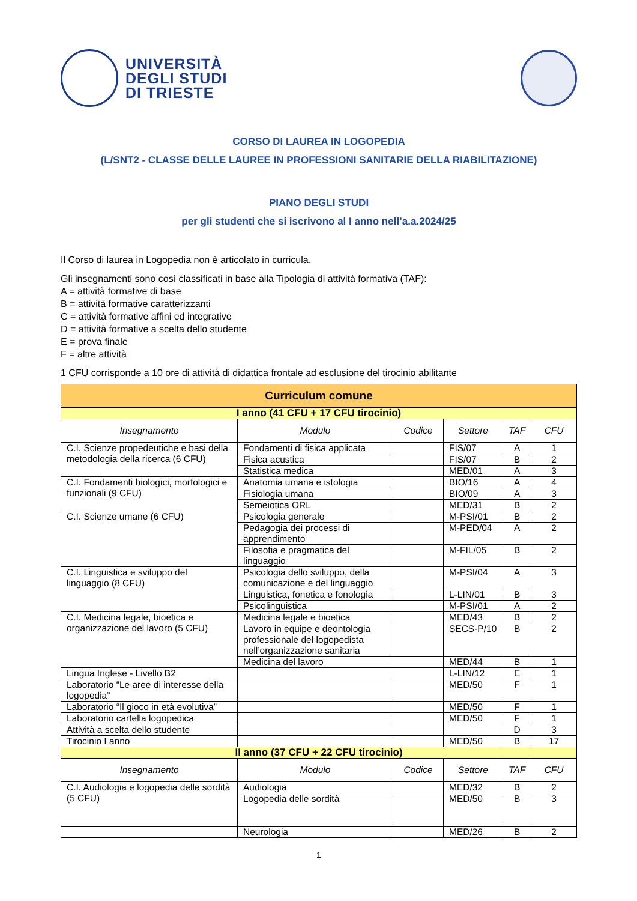UNIVERSITÀ
DEGLI STUDI
DI TRIESTE
CORSO DI LAUREA IN LOGOPEDIA
(L/SNT2 - CLASSE DELLE LAUREE IN PROFESSIONI SANITARIE DELLA RIABILITAZIONE)
PIANO DEGLI STUDI
per gli studenti che si iscrivono al I anno nell’a.a.2024/25
Il Corso di laurea in Logopedia non è articolato in curricula.
Gli insegnamenti sono così classificati in base alla Tipologia di attività formativa (TAF):
A = attività formative di base
B = attività formative caratterizzanti
C = attività formative affini ed integrative
D = attività formative a scelta dello studente
E = prova finale
F = altre attività
1 CFU corrisponde a 10 ore di attività di didattica frontale ad esclusione del tirocinio abilitante
| Curriculum comune | | | | | |
| --- | --- | --- | --- | --- | --- |
| I anno (41 CFU + 17 CFU tirocinio) | | | | | |
| Insegnamento | Modulo | Codice | Settore | TAF | CFU |
| C.I. Scienze propedeutiche e basi della metodologia della ricerca (6 CFU) | Fondamenti di fisica applicata | | FIS/07 | A | 1 |
| | Fisica acustica | | FIS/07 | B | 2 |
| | Statistica medica | | MED/01 | A | 3 |
| C.I. Fondamenti biologici, morfologici e funzionali (9 CFU) | Anatomia umana e istologia | | BIO/16 | A | 4 |
| | Fisiologia umana | | BIO/09 | A | 3 |
| | Semeiotica ORL | | MED/31 | B | 2 |
| C.I. Scienze umane (6 CFU) | Psicologia generale | | M-PSI/01 | B | 2 |
| | Pedagogia dei processi di apprendimento | | M-PED/04 | A | 2 |
| | Filosofia e pragmatica del linguaggio | | M-FIL/05 | B | 2 |
| C.I. Linguistica e sviluppo del linguaggio (8 CFU) | Psicologia dello sviluppo, della comunicazione e del linguaggio | | M-PSI/04 | A | 3 |
| | Linguistica, fonetica e fonologia | | L-LIN/01 | B | 3 |
| | Psicolinguistica | | M-PSI/01 | A | 2 |
| C.I. Medicina legale, bioetica e organizzazione del lavoro (5 CFU) | Medicina legale e bioetica | | MED/43 | B | 2 |
| | Lavoro in equipe e deontologia professionale del logopedista nell’organizzazione sanitaria | | SECS-P/10 | B | 2 |
| | Medicina del lavoro | | MED/44 | B | 1 |
| Lingua Inglese - Livello B2 | | | L-LIN/12 | E | 1 |
| Laboratorio “Le aree di interesse della logopedia” | | | MED/50 | F | 1 |
| Laboratorio “Il gioco in età evolutiva” | | | MED/50 | F | 1 |
| Laboratorio cartella logopedica | | | MED/50 | F | 1 |
| Attività a scelta dello studente | | | | D | 3 |
| Tirocinio I anno | | | MED/50 | B | 17 |
| II anno (37 CFU + 22 CFU tirocinio) | | | | | |
| Insegnamento | Modulo | Codice | Settore | TAF | CFU |
| C.I. Audiologia e logopedia delle sordità (5 CFU) | Audiologia | | MED/32 | B | 2 |
| | Logopedia delle sordità | | MED/50 | B | 3 |
| | Neurologia | | MED/26 | B | 2 |
1